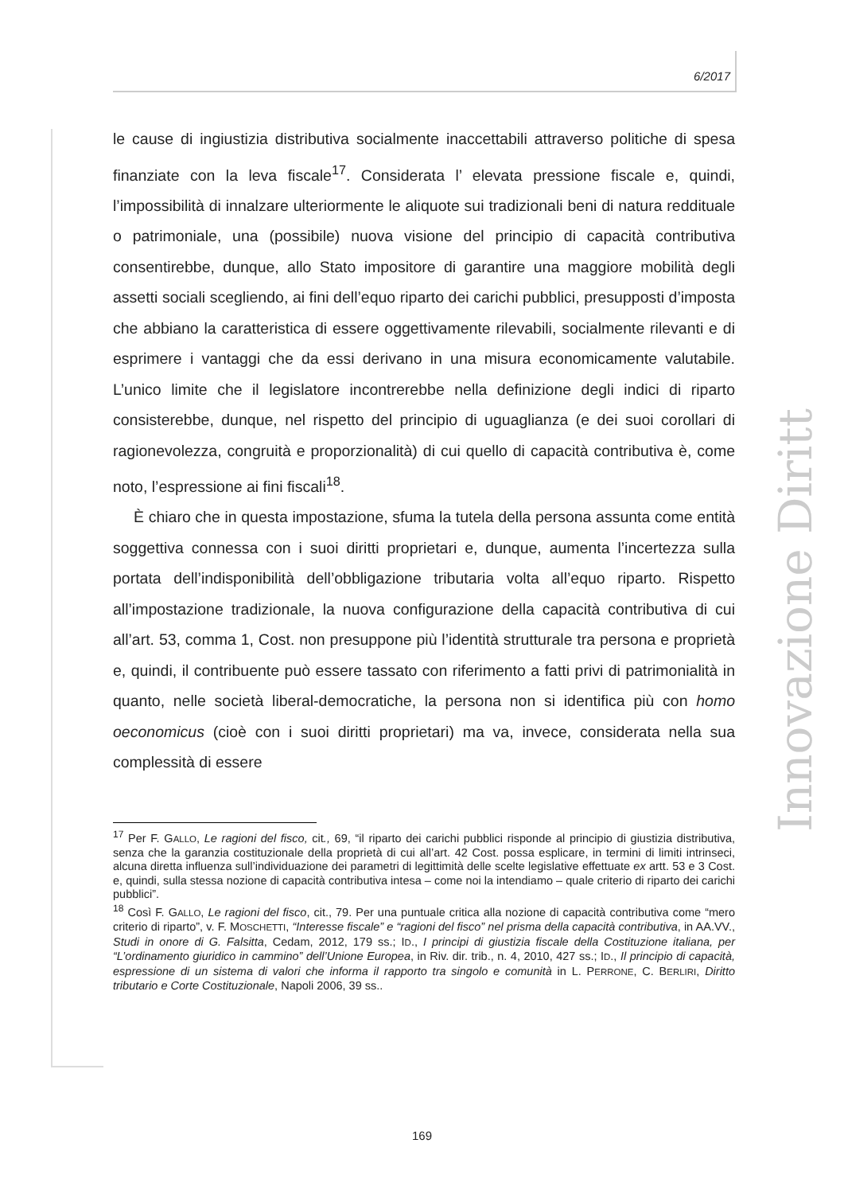6/2017
le cause di ingiustizia distributiva socialmente inaccettabili attraverso politiche di spesa finanziate con la leva fiscale<sup>17</sup>. Considerata l’ elevata pressione fiscale e, quindi, l’impossibilità di innalzare ulteriormente le aliquote sui tradizionali beni di natura reddituale o patrimoniale, una (possibile) nuova visione del principio di capacità contributiva consentirebbe, dunque, allo Stato impositore di garantire una maggiore mobilità degli assetti sociali scegliendo, ai fini dell’equo riparto dei carichi pubblici, presupposti d’imposta che abbiano la caratteristica di essere oggettivamente rilevabili, socialmente rilevanti e di esprimere i vantaggi che da essi derivano in una misura economicamente valutabile. L’unico limite che il legislatore incontrerebbe nella definizione degli indici di riparto consisterebbe, dunque, nel rispetto del principio di uguaglianza (e dei suoi corollari di ragionevolezza, congruità e proporzionalità) di cui quello di capacità contributiva è, come noto, l’espressione ai fini fiscali<sup>18</sup>.
È chiaro che in questa impostazione, sfuma la tutela della persona assunta come entità soggettiva connessa con i suoi diritti proprietari e, dunque, aumenta l’incertezza sulla portata dell’indisponibilità dell’obbligazione tributaria volta all’equo riparto. Rispetto all’impostazione tradizionale, la nuova configurazione della capacità contributiva di cui all’art. 53, comma 1, Cost. non presuppone più l’identità strutturale tra persona e proprietà e, quindi, il contribuente può essere tassato con riferimento a fatti privi di patrimonialità in quanto, nelle società liberal-democratiche, la persona non si identifica più con homo oeconomicus (cioè con i suoi diritti proprietari) ma va, invece, considerata nella sua complessità di essere
<sup>17</sup> Per F. GALLO, Le ragioni del fisco, cit., 69, “il riparto dei carichi pubblici risponde al principio di giustizia distributiva, senza che la garanzia costituzionale della proprietà di cui all’art. 42 Cost. possa esplicare, in termini di limiti intrinseci, alcuna diretta influenza sull’individuazione dei parametri di legittimità delle scelte legislative effettuate ex artt. 53 e 3 Cost. e, quindi, sulla stessa nozione di capacità contributiva intesa – come noi la intendiamo – quale criterio di riparto dei carichi pubblici”.
<sup>18</sup> Così F. GALLO, Le ragioni del fisco, cit., 79. Per una puntuale critica alla nozione di capacità contributiva come “mero criterio di riparto”, v. F. MOSCHETTI, “Interesse fiscale” e “ragioni del fisco” nel prisma della capacità contributiva, in AA.VV., Studi in onore di G. Falsitta, Cedam, 2012, 179 ss.; ID., I principi di giustizia fiscale della Costituzione italiana, per “L’ordinamento giuridico in cammino” dell’Unione Europea, in Riv. dir. trib., n. 4, 2010, 427 ss.; ID., Il principio di capacità, espressione di un sistema di valori che informa il rapporto tra singolo e comunità in L. PERRONE, C. BERLIRI, Diritto tributario e Corte Costituzionale, Napoli 2006, 39 ss..
Innovazione Diritto
169